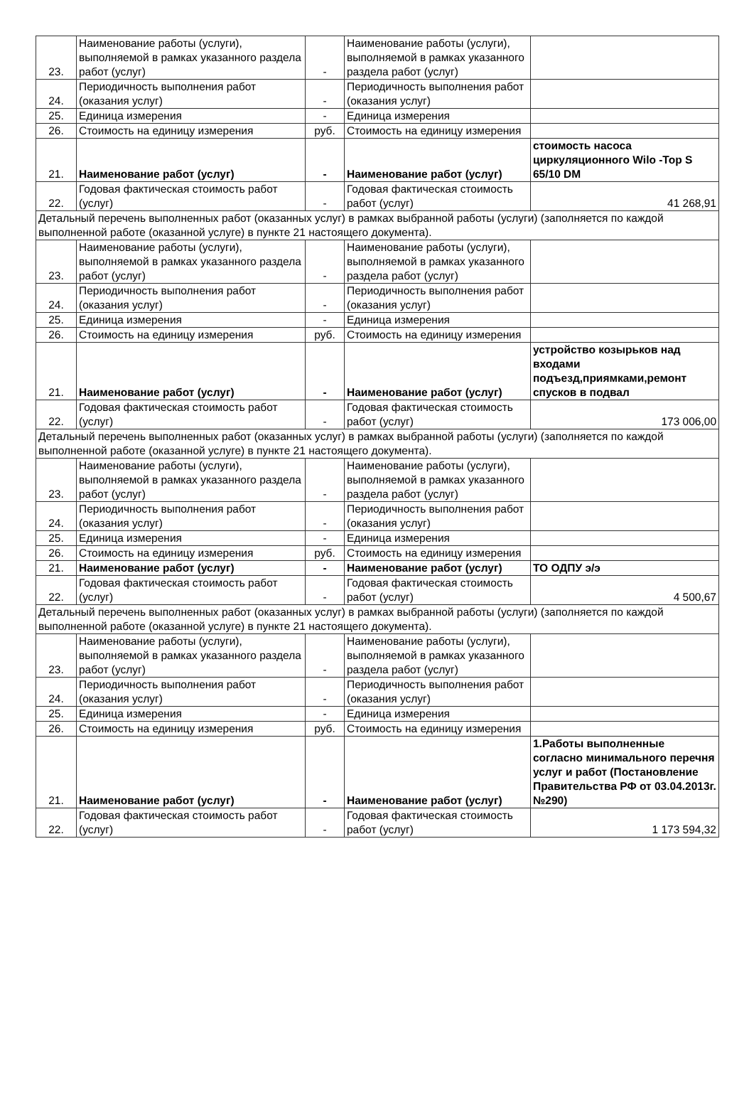| 23. | Наименование работы (услуги), выполняемой в рамках указанного раздела работ (услуг) | - | Наименование работы (услуги), выполняемой в рамках указанного раздела работ (услуг) | |
| 24. | Периодичность выполнения работ (оказания услуг) | - | Периодичность выполнения работ (оказания услуг) | |
| 25. | Единица измерения | - | Единица измерения | |
| 26. | Стоимость на единицу измерения | руб. | Стоимость на единицу измерения | |
| 21. | Наименование работ (услуг) | - | Наименование работ (услуг) | стоимость насоса циркуляционного Wilo -Top S 65/10 DM |
| 22. | Годовая фактическая стоимость работ (услуг) | - | Годовая фактическая стоимость работ (услуг) | 41 268,91 |
| Детальный перечень выполненных работ (оказанных услуг) в рамках выбранной работы (услуги) (заполняется по каждой выполненной работе (оказанной услуге) в пункте 21 настоящего документа). | | | | |
| 23. | Наименование работы (услуги), выполняемой в рамках указанного раздела работ (услуг) | - | Наименование работы (услуги), выполняемой в рамках указанного раздела работ (услуг) | |
| 24. | Периодичность выполнения работ (оказания услуг) | - | Периодичность выполнения работ (оказания услуг) | |
| 25. | Единица измерения | - | Единица измерения | |
| 26. | Стоимость на единицу измерения | руб. | Стоимость на единицу измерения | |
| 21. | Наименование работ (услуг) | - | Наименование работ (услуг) | устройство козырьков над входами подъезд,приямками,ремонт спусков в подвал |
| 22. | Годовая фактическая стоимость работ (услуг) | - | Годовая фактическая стоимость работ (услуг) | 173 006,00 |
| Детальный перечень выполненных работ (оказанных услуг) в рамках выбранной работы (услуги) (заполняется по каждой выполненной работе (оказанной услуге) в пункте 21 настоящего документа). | | | | |
| 23. | Наименование работы (услуги), выполняемой в рамках указанного раздела работ (услуг) | - | Наименование работы (услуги), выполняемой в рамках указанного раздела работ (услуг) | |
| 24. | Периодичность выполнения работ (оказания услуг) | - | Периодичность выполнения работ (оказания услуг) | |
| 25. | Единица измерения | - | Единица измерения | |
| 26. | Стоимость на единицу измерения | руб. | Стоимость на единицу измерения | |
| 21. | Наименование работ (услуг) | - | Наименование работ (услуг) | ТО ОДПУ э/э |
| 22. | Годовая фактическая стоимость работ (услуг) | - | Годовая фактическая стоимость работ (услуг) | 4 500,67 |
| Детальный перечень выполненных работ (оказанных услуг) в рамках выбранной работы (услуги) (заполняется по каждой выполненной работе (оказанной услуге) в пункте 21 настоящего документа). | | | | |
| 23. | Наименование работы (услуги), выполняемой в рамках указанного раздела работ (услуг) | - | Наименование работы (услуги), выполняемой в рамках указанного раздела работ (услуг) | |
| 24. | Периодичность выполнения работ (оказания услуг) | - | Периодичность выполнения работ (оказания услуг) | |
| 25. | Единица измерения | - | Единица измерения | |
| 26. | Стоимость на единицу измерения | руб. | Стоимость на единицу измерения | |
| 21. | Наименование работ (услуг) | - | Наименование работ (услуг) | 1.Работы выполненные согласно минимального перечня услуг и работ (Постановление Правительства РФ от 03.04.2013г. №290) |
| 22. | Годовая фактическая стоимость работ (услуг) | - | Годовая фактическая стоимость работ (услуг) | 1 173 594,32 |